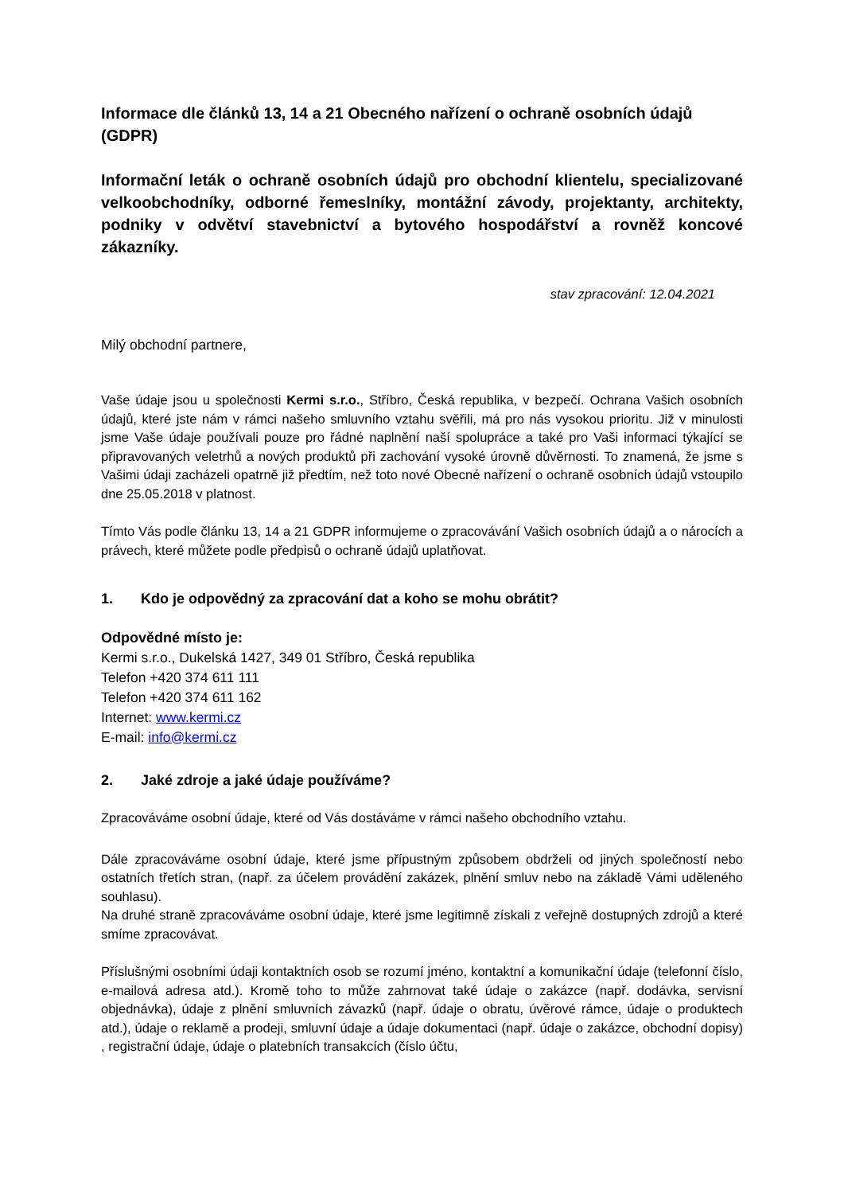Informace dle článků 13, 14 a 21 Obecného nařízení o ochraně osobních údajů (GDPR)
Informační leták o ochraně osobních údajů pro obchodní klientelu, specializované velkoobchodníky, odborné řemeslníky, montážní závody, projektanty, architekty, podniky v odvětví stavebnictví a bytového hospodářství a rovněž koncové zákazníky.
stav zpracování: 12.04.2021
Milý obchodní partnere,
Vaše údaje jsou u společnosti Kermi s.r.o., Stříbro, Česká republika, v bezpečí. Ochrana Vašich osobních údajů, které jste nám v rámci našeho smluvního vztahu svěřili, má pro nás vysokou prioritu. Již v minulosti jsme Vaše údaje používali pouze pro řádné naplnění naší spolupráce a také pro Vaši informaci týkající se připravovaných veletrhů a nových produktů při zachování vysoké úrovně důvěrnosti. To znamená, že jsme s Vašimi údaji zacházeli opatrně již předtím, než toto nové Obecné nařízení o ochraně osobních údajů vstoupilo dne 25.05.2018 v platnost.
Tímto Vás podle článku 13, 14 a 21 GDPR informujeme o zpracovávání Vašich osobních údajů a o nárocích a právech, které můžete podle předpisů o ochraně údajů uplatňovat.
1. Kdo je odpovědný za zpracování dat a koho se mohu obrátit?
Odpovědné místo je:
Kermi s.r.o., Dukelská 1427, 349 01 Stříbro, Česká republika
Telefon +420 374 611 111
Telefon +420 374 611 162
Internet: www.kermi.cz
E-mail: info@kermi.cz
2. Jaké zdroje a jaké údaje používáme?
Zpracováváme osobní údaje, které od Vás dostáváme v rámci našeho obchodního vztahu.
Dále zpracováváme osobní údaje, které jsme přípustným způsobem obdrželi od jiných společností nebo ostatních třetích stran, (např. za účelem provádění zakázek, plnění smluv nebo na základě Vámi uděleného souhlasu).
Na druhé straně zpracováváme osobní údaje, které jsme legitimně získali z veřejně dostupných zdrojů a které smíme zpracovávat.
Příslušnými osobními údaji kontaktních osob se rozumí jméno, kontaktní a komunikační údaje (telefonní číslo, e-mailová adresa atd.). Kromě toho to může zahrnovat také údaje o zakázce (např. dodávka, servisní objednávka), údaje z plnění smluvních závazků (např. údaje o obratu, úvěrové rámce, údaje o produktech atd.), údaje o reklamě a prodeji, smluvní údaje a údaje dokumentaci (např. údaje o zakázce, obchodní dopisy) , registrační údaje, údaje o platebních transakcích (číslo účtu,